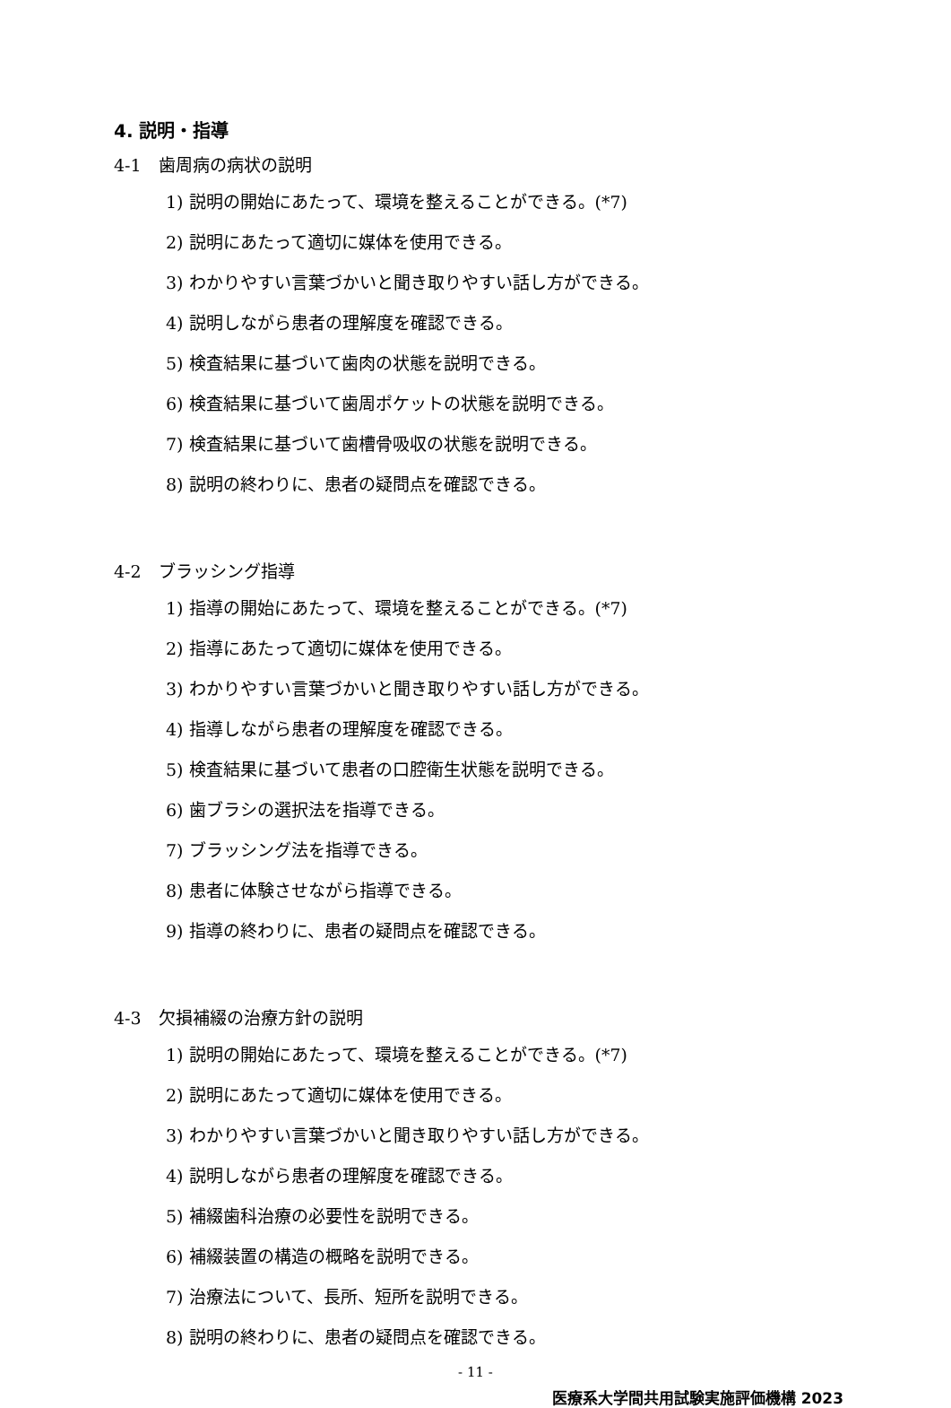4. 説明・指導
4-1　歯周病の病状の説明
1) 説明の開始にあたって、環境を整えることができる。(*7)
2) 説明にあたって適切に媒体を使用できる。
3) わかりやすい言葉づかいと聞き取りやすい話し方ができる。
4) 説明しながら患者の理解度を確認できる。
5) 検査結果に基づいて歯肉の状態を説明できる。
6) 検査結果に基づいて歯周ポケットの状態を説明できる。
7) 検査結果に基づいて歯槽骨吸収の状態を説明できる。
8) 説明の終わりに、患者の疑問点を確認できる。
4-2　ブラッシング指導
1) 指導の開始にあたって、環境を整えることができる。(*7)
2) 指導にあたって適切に媒体を使用できる。
3) わかりやすい言葉づかいと聞き取りやすい話し方ができる。
4) 指導しながら患者の理解度を確認できる。
5) 検査結果に基づいて患者の口腔衛生状態を説明できる。
6) 歯ブラシの選択法を指導できる。
7) ブラッシング法を指導できる。
8) 患者に体験させながら指導できる。
9) 指導の終わりに、患者の疑問点を確認できる。
4-3　欠損補綴の治療方針の説明
1) 説明の開始にあたって、環境を整えることができる。(*7)
2) 説明にあたって適切に媒体を使用できる。
3) わかりやすい言葉づかいと聞き取りやすい話し方ができる。
4) 説明しながら患者の理解度を確認できる。
5) 補綴歯科治療の必要性を説明できる。
6) 補綴装置の構造の概略を説明できる。
7) 治療法について、長所、短所を説明できる。
8) 説明の終わりに、患者の疑問点を確認できる。
- 11 -
医療系大学間共用試験実施評価機構 2023